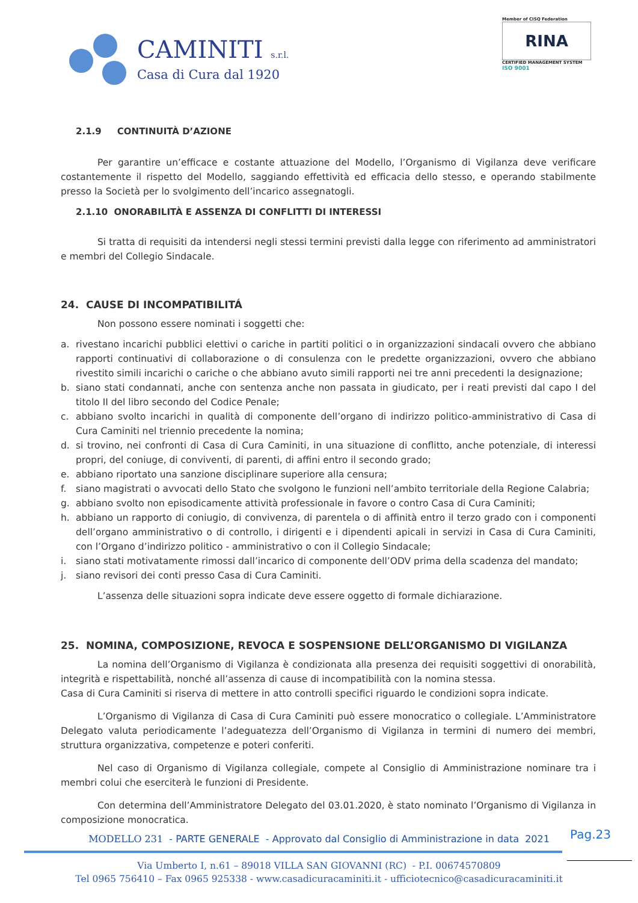CAMINITI s.r.l.
Casa di Cura dal 1920
Member of CISQ Federation
RINA
CERTIFIED MANAGEMENT SYSTEM
ISO 9001
2.1.9 CONTINUITÀ D’AZIONE
Per garantire un’efficace e costante attuazione del Modello, l’Organismo di Vigilanza deve verificare costantemente il rispetto del Modello, saggiando effettività ed efficacia dello stesso, e operando stabilmente presso la Società per lo svolgimento dell’incarico assegnatogli.
2.1.10 ONORABILITÀ E ASSENZA DI CONFLITTI DI INTERESSI
Si tratta di requisiti da intendersi negli stessi termini previsti dalla legge con riferimento ad amministratori e membri del Collegio Sindacale.
24. CAUSE DI INCOMPATIBILITÁ
Non possono essere nominati i soggetti che:
a. rivestano incarichi pubblici elettivi o cariche in partiti politici o in organizzazioni sindacali ovvero che abbiano rapporti continuativi di collaborazione o di consulenza con le predette organizzazioni, ovvero che abbiano rivestito simili incarichi o cariche o che abbiano avuto simili rapporti nei tre anni precedenti la designazione;
b. siano stati condannati, anche con sentenza anche non passata in giudicato, per i reati previsti dal capo I del titolo II del libro secondo del Codice Penale;
c. abbiano svolto incarichi in qualità di componente dell’organo di indirizzo politico-amministrativo di Casa di Cura Caminiti nel triennio precedente la nomina;
d. si trovino, nei confronti di Casa di Cura Caminiti, in una situazione di conflitto, anche potenziale, di interessi propri, del coniuge, di conviventi, di parenti, di affini entro il secondo grado;
e. abbiano riportato una sanzione disciplinare superiore alla censura;
f. siano magistrati o avvocati dello Stato che svolgono le funzioni nell’ambito territoriale della Regione Calabria;
g. abbiano svolto non episodicamente attività professionale in favore o contro Casa di Cura Caminiti;
h. abbiano un rapporto di coniugio, di convivenza, di parentela o di affinità entro il terzo grado con i componenti dell’organo amministrativo o di controllo, i dirigenti e i dipendenti apicali in servizi in Casa di Cura Caminiti, con l’Organo d’indirizzo politico - amministrativo o con il Collegio Sindacale;
i. siano stati motivatamente rimossi dall’incarico di componente dell’ODV prima della scadenza del mandato;
j. siano revisori dei conti presso Casa di Cura Caminiti.
L’assenza delle situazioni sopra indicate deve essere oggetto di formale dichiarazione.
25. NOMINA, COMPOSIZIONE, REVOCA E SOSPENSIONE DELL’ORGANISMO DI VIGILANZA
La nomina dell’Organismo di Vigilanza è condizionata alla presenza dei requisiti soggettivi di onorabilità, integrità e rispettabilità, nonché all’assenza di cause di incompatibilità con la nomina stessa.
Casa di Cura Caminiti si riserva di mettere in atto controlli specifici riguardo le condizioni sopra indicate.
L’Organismo di Vigilanza di Casa di Cura Caminiti può essere monocratico o collegiale. L’Amministratore Delegato valuta periodicamente l’adeguatezza dell’Organismo di Vigilanza in termini di numero dei membri, struttura organizzativa, competenze e poteri conferiti.
Nel caso di Organismo di Vigilanza collegiale, compete al Consiglio di Amministrazione nominare tra i membri colui che eserciterà le funzioni di Presidente.
Con determina dell’Amministratore Delegato del 03.01.2020, è stato nominato l’Organismo di Vigilanza in composizione monocratica.
MODELLO 231 - PARTE GENERALE - Approvato dal Consiglio di Amministrazione in data 2021
Pag.23
Via Umberto I, n.61 – 89018 VILLA SAN GIOVANNI (RC) - P.I. 00674570809
Tel 0965 756410 – Fax 0965 925338 - www.casadicuracaminiti.it - ufficiotecnico@casadicuracaminiti.it